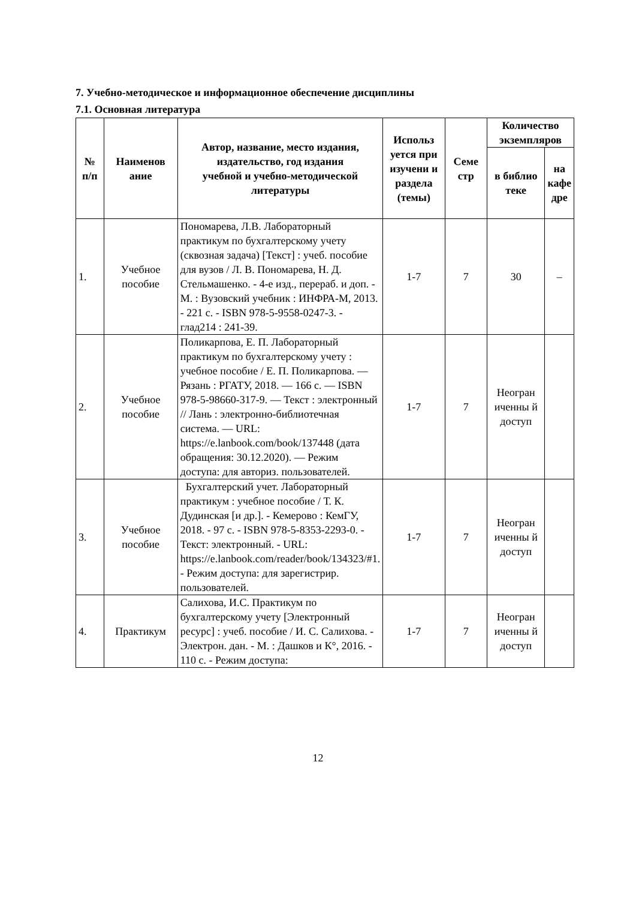7. Учебно-методическое и информационное обеспечение дисциплины
7.1. Основная литература
| № п/п | Наименов ание | Автор, название, место издания, издательство, год издания учебной и учебно-методической литературы | Использ уется при изучени и раздела (темы) | Семе стр | Количество экземпляров | |
| --- | --- | --- | --- | --- | --- | --- |
| | | | | | в библио теке | на кафе дре |
| 1. | Учебное пособие | Пономарева, Л.В. Лабораторный практикум по бухгалтерскому учету (сквозная задача) [Текст] : учеб. пособие для вузов / Л. В. Пономарева, Н. Д. Стельмашенко. - 4-е изд., перераб. и доп. - М. : Вузовский учебник : ИНФРА-М, 2013. - 221 с. - ISBN 978-5-9558-0247-3. - глад214 : 241-39. | 1-7 | 7 | 30 | – |
| 2. | Учебное пособие | Поликарпова, Е. П. Лабораторный практикум по бухгалтерскому учету : учебное пособие / Е. П. Поликарпова. — Рязань : РГАТУ, 2018. — 166 с. — ISBN 978-5-98660-317-9. — Текст : электронный // Лань : электронно-библиотечная система. — URL: https://e.lanbook.com/book/137448 (дата обращения: 30.12.2020). — Режим доступа: для авториз. пользователей. | 1-7 | 7 | Неогран иченны й доступ | |
| 3. | Учебное пособие | Бухгалтерский учет. Лабораторный практикум : учебное пособие / Т. К. Дудинская [и др.]. - Кемерово : КемГУ, 2018. - 97 с. - ISBN 978-5-8353-2293-0. - Текст: электронный. - URL: https://e.lanbook.com/reader/book/134323/#1. - Режим доступа: для зарегистрир. пользователей. | 1-7 | 7 | Неогран иченны й доступ | |
| 4. | Практикум | Салихова, И.С. Практикум по бухгалтерскому учету [Электронный ресурс] : учеб. пособие / И. С. Салихова. - Электрон. дан. - М. : Дашков и К°, 2016. - 110 с. - Режим доступа: | 1-7 | 7 | Неогран иченны й доступ | |
12